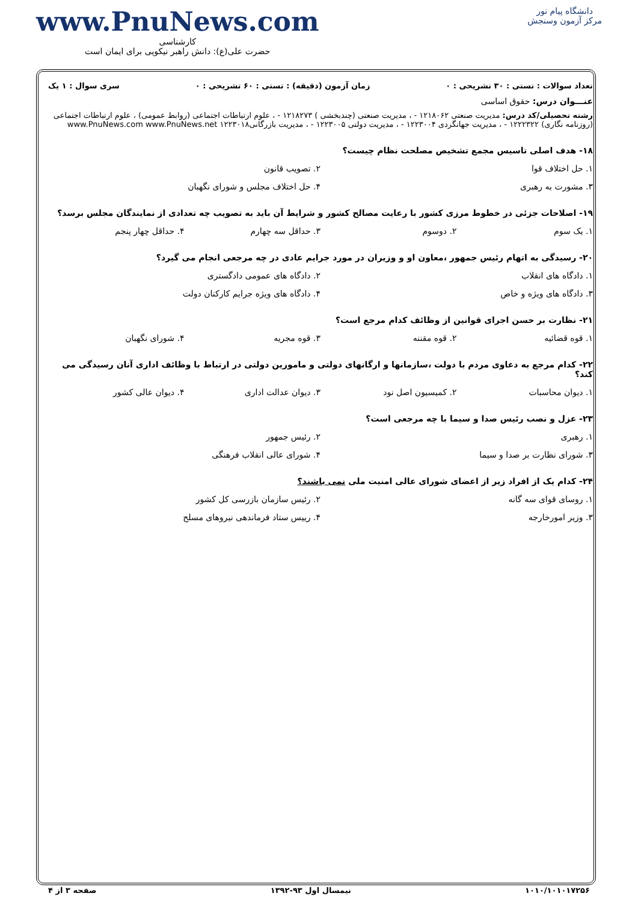دانشگاه پیام نور
مرکز آزمون وسنجش
www.PnuNews.com
کارشناسی
حضرت علی(ع): دانش راهبر نیکویی برای ایمان است
تعداد سوالات : تستی : ۳۰ تشریحی : ۰ زمان آزمون (دقیقه) : تستی : ۶۰ تشریحی : ۰ سری سوال : ۱ یک
عنـــوان درس: حقوق اساسی
رشته تحصیلی/کد درس: مدیریت صنعتی ۱۲۱۸۰۶۲ - ، مدیریت صنعتی (چندبخشی ) ۱۲۱۸۲۷۳ - ، علوم ارتباطات اجتماعی (روابط عمومی) ، علوم ارتباطات اجتماعی (روزنامه نگاری) ۱۲۲۲۳۲۲ - ، مدیریت جهانگردی ۱۲۲۳۰۰۴ - ، مدیریت دولتی ۱۲۲۳۰۰۵ - ، مدیریت بازرگانی۱۲۲۳۰۱۸ www.PnuNews.com www.PnuNews.net
۱۸- هدف اصلی تاسیس مجمع تشخیص مصلحت نظام چیست؟
۱. حل اختلاف قوا ۲. تصویب قانون
۳. مشورت به رهبری ۴. حل اختلاف مجلس و شورای نگهبان
۱۹- اصلاحات جزئی در خطوط مرزی کشور با رعایت مصالح کشور و شرایط آن باید به تصویب چه تعدادی از نمایندگان مجلس برسد؟
۱. یک سوم ۲. دوسوم ۳. حداقل سه چهارم ۴. حداقل چهار پنجم
۲۰- رسیدگی به اتهام رئیس جمهور ،معاون او و وزیران در مورد جرایم عادی در چه مرجعی انجام می گیرد؟
۱. دادگاه های انقلاب ۲. دادگاه های عمومی دادگستری
۳. دادگاه های ویژه و خاص ۴. دادگاه های ویژه جرایم کارکنان دولت
۲۱- نظارت بر حسن اجرای قوانین از وظائف کدام مرجع است؟
۱. قوه قضائیه ۲. قوه مقننه ۳. قوه مجریه ۴. شورای نگهبان
۲۲- کدام مرجع به دعاوی مردم با دولت ،سازمانها و ارگانهای دولتی و مامورین دولتی در ارتباط با وظائف اداری آنان رسیدگی می کند؟
۱. دیوان محاسبات ۲. کمیسیون اصل نود ۳. دیوان عدالت اداری ۴. دیوان عالی کشور
۲۳- عزل و نصب رئیس صدا و سیما با چه مرجعی است؟
۱. رهبری ۲. رئیس جمهور
۳. شورای نظارت بر صدا و سیما ۴. شورای عالی انقلاب فرهنگی
۲۴- کدام یک از افراد زیر از اعضای شورای عالی امنیت ملی نمی باشند؟
۱. روسای قوای سه گانه ۲. رئیس سازمان بازرسی کل کشور
۳. وزیر امورخارجه ۴. رییس ستاد فرماندهی نیروهای مسلح
۱۰۱۰/۱۰۱۰۱۷۲۵۶ نیمسال اول ۹۳-۱۳۹۲ صفحه ۳ از ۴